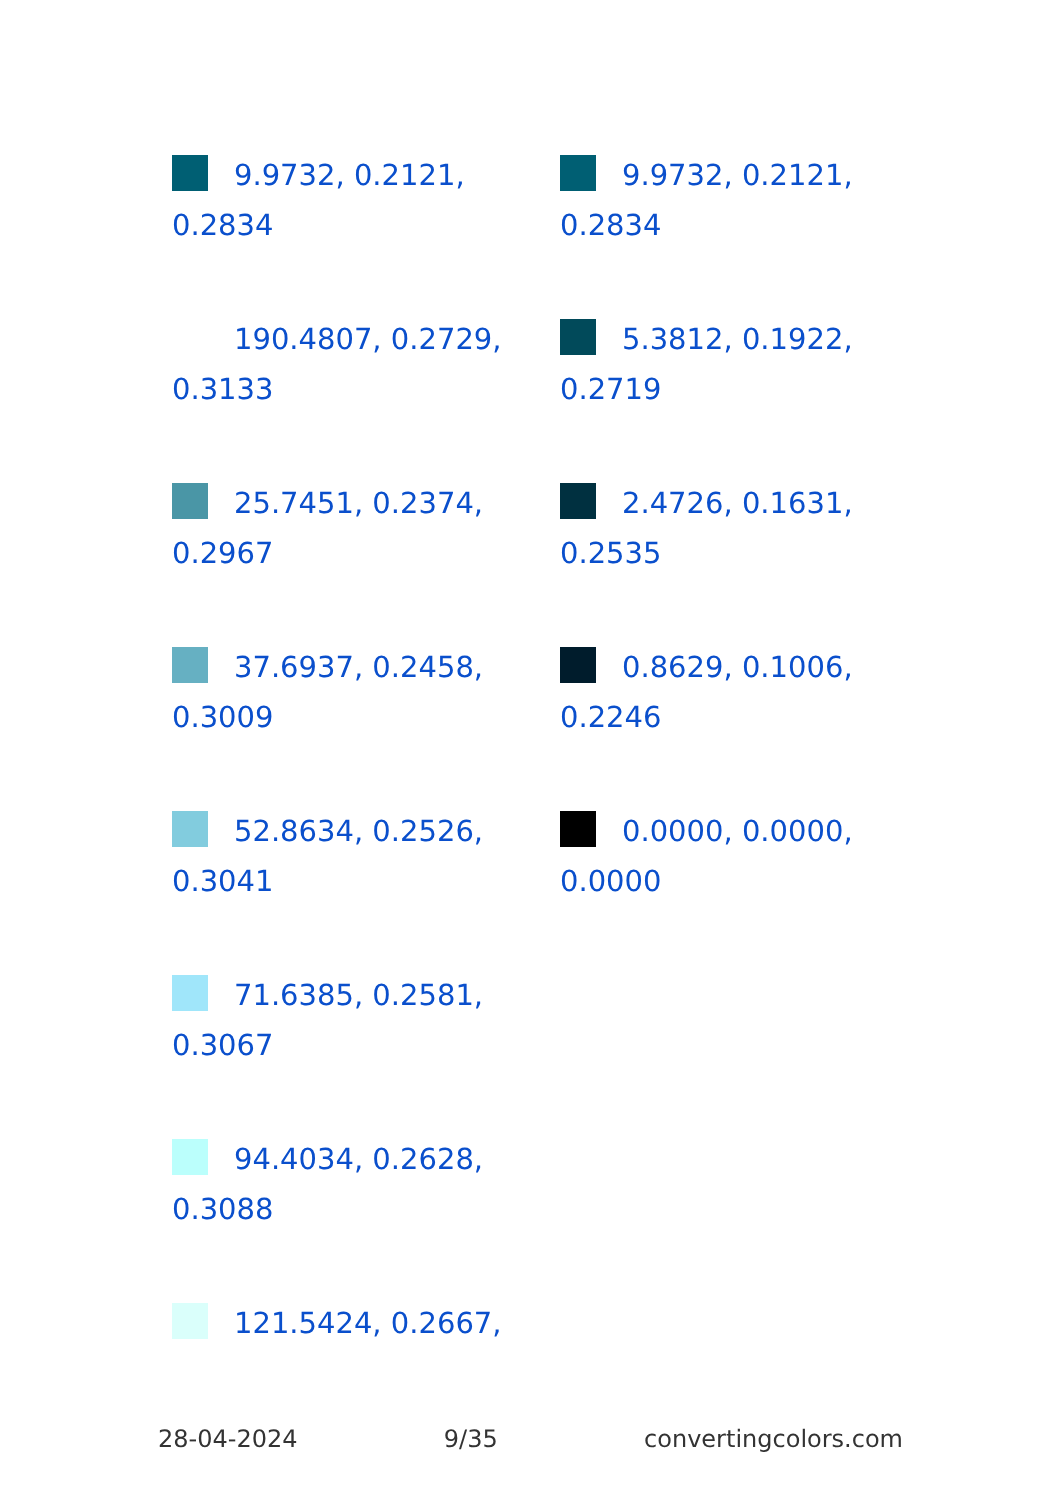9.9732, 0.2121, 0.2834
9.9732, 0.2121, 0.2834
190.4807, 0.2729, 0.3133
5.3812, 0.1922, 0.2719
25.7451, 0.2374, 0.2967
2.4726, 0.1631, 0.2535
37.6937, 0.2458, 0.3009
0.8629, 0.1006, 0.2246
52.8634, 0.2526, 0.3041
0.0000, 0.0000, 0.0000
71.6385, 0.2581, 0.3067
94.4034, 0.2628, 0.3088
121.5424, 0.2667,
28-04-2024 9/35 convertingcolors.com